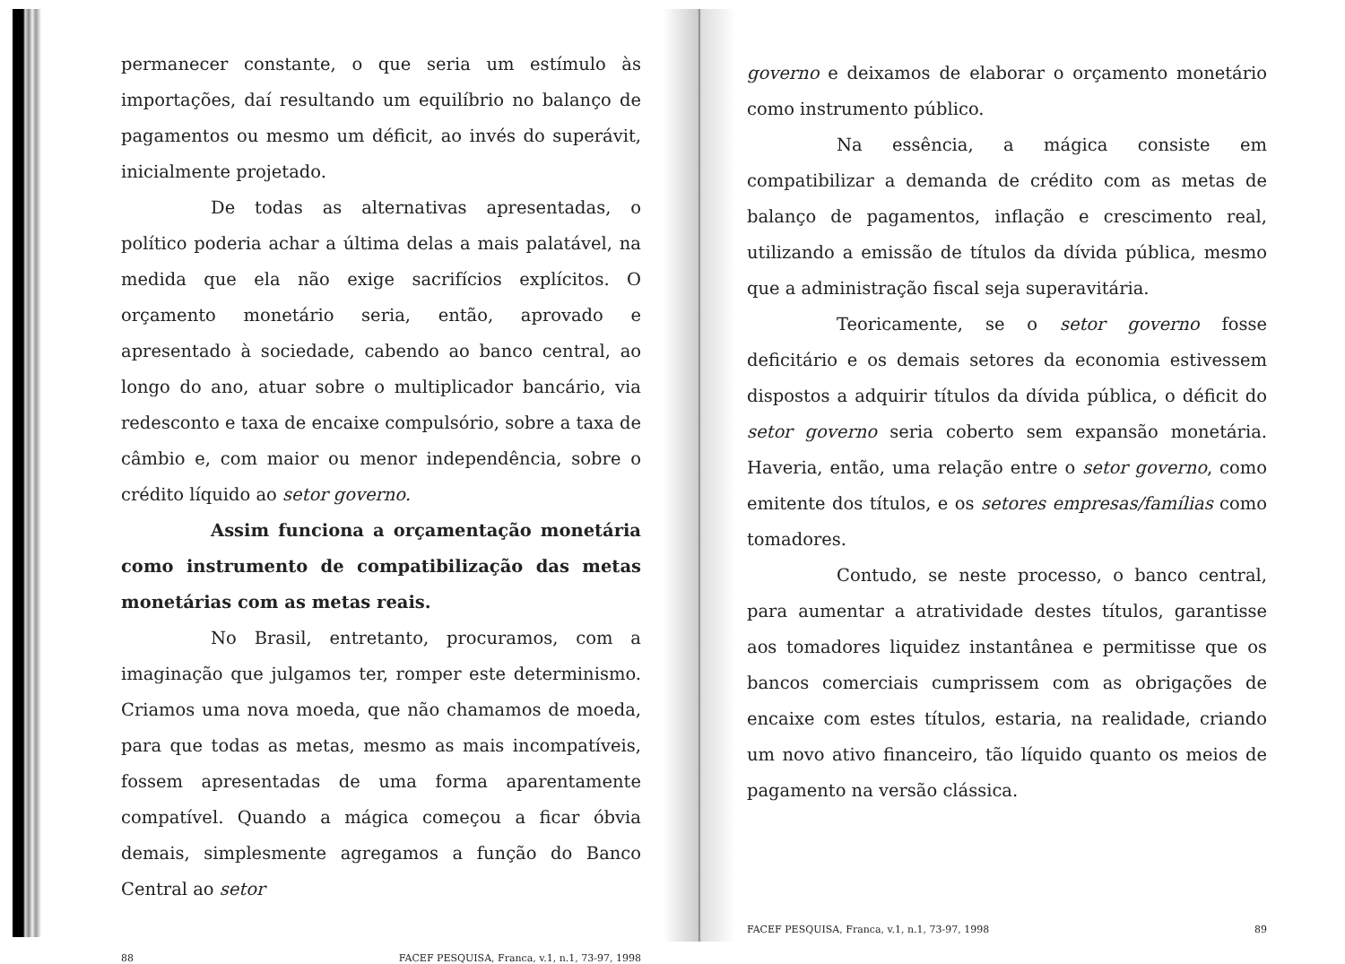permanecer constante, o que seria um estímulo às importações, daí resultando um equilíbrio no balanço de pagamentos ou mesmo um déficit, ao invés do superávit, inicialmente projetado.
De todas as alternativas apresentadas, o político poderia achar a última delas a mais palatável, na medida que ela não exige sacrifícios explícitos. O orçamento monetário seria, então, aprovado e apresentado à sociedade, cabendo ao banco central, ao longo do ano, atuar sobre o multiplicador bancário, via redesconto e taxa de encaixe compulsório, sobre a taxa de câmbio e, com maior ou menor independência, sobre o crédito líquido ao setor governo.
Assim funciona a orçamentação monetária como instrumento de compatibilização das metas monetárias com as metas reais.
No Brasil, entretanto, procuramos, com a imaginação que julgamos ter, romper este determinismo. Criamos uma nova moeda, que não chamamos de moeda, para que todas as metas, mesmo as mais incompatíveis, fossem apresentadas de uma forma aparentamente compatível. Quando a mágica começou a ficar óbvia demais, simplesmente agregamos a função do Banco Central ao setor
88 FACEF PESQUISA, Franca, v.1, n.1, 73-97, 1998
governo e deixamos de elaborar o orçamento monetário como instrumento público.
Na essência, a mágica consiste em compatibilizar a demanda de crédito com as metas de balanço de pagamentos, inflação e crescimento real, utilizando a emissão de títulos da dívida pública, mesmo que a administração fiscal seja superavitária.
Teoricamente, se o setor governo fosse deficitário e os demais setores da economia estivessem dispostos a adquirir títulos da dívida pública, o déficit do setor governo seria coberto sem expansão monetária. Haveria, então, uma relação entre o setor governo, como emitente dos títulos, e os setores empresas/famílias como tomadores.
Contudo, se neste processo, o banco central, para aumentar a atratividade destes títulos, garantisse aos tomadores liquidez instantânea e permitisse que os bancos comerciais cumprissem com as obrigações de encaixe com estes títulos, estaria, na realidade, criando um novo ativo financeiro, tão líquido quanto os meios de pagamento na versão clássica.
FACEF PESQUISA, Franca, v.1, n.1, 73-97, 1998 89